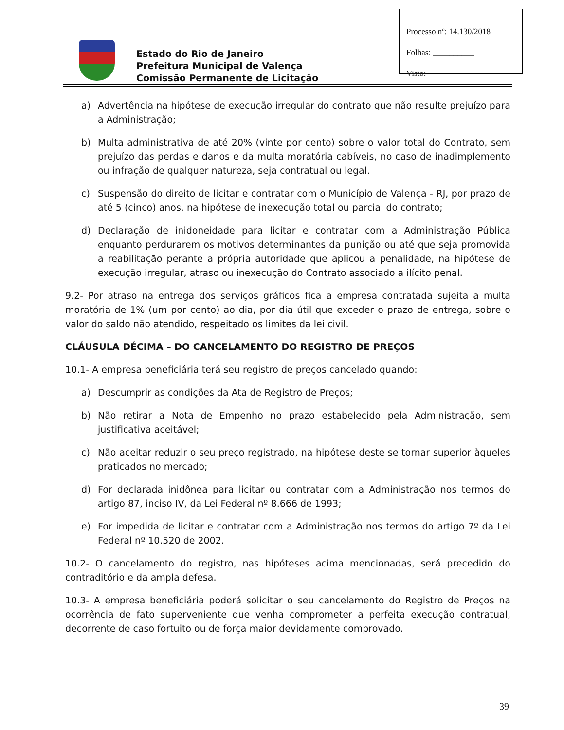Processo nº: 14.130/2018
Folhas: __________
Visto:
Estado do Rio de Janeiro
Prefeitura Municipal de Valença
Comissão Permanente de Licitação
a) Advertência na hipótese de execução irregular do contrato que não resulte prejuízo para a Administração;
b) Multa administrativa de até 20% (vinte por cento) sobre o valor total do Contrato, sem prejuízo das perdas e danos e da multa moratória cabíveis, no caso de inadimplemento ou infração de qualquer natureza, seja contratual ou legal.
c) Suspensão do direito de licitar e contratar com o Município de Valença - RJ, por prazo de até 5 (cinco) anos, na hipótese de inexecução total ou parcial do contrato;
d) Declaração de inidoneidade para licitar e contratar com a Administração Pública enquanto perdurarem os motivos determinantes da punição ou até que seja promovida a reabilitação perante a própria autoridade que aplicou a penalidade, na hipótese de execução irregular, atraso ou inexecução do Contrato associado a ilícito penal.
9.2- Por atraso na entrega dos serviços gráficos fica a empresa contratada sujeita a multa moratória de 1% (um por cento) ao dia, por dia útil que exceder o prazo de entrega, sobre o valor do saldo não atendido, respeitado os limites da lei civil.
CLÁUSULA DÉCIMA – DO CANCELAMENTO DO REGISTRO DE PREÇOS
10.1- A empresa beneficiária terá seu registro de preços cancelado quando:
a) Descumprir as condições da Ata de Registro de Preços;
b) Não retirar a Nota de Empenho no prazo estabelecido pela Administração, sem justificativa aceitável;
c) Não aceitar reduzir o seu preço registrado, na hipótese deste se tornar superior àqueles praticados no mercado;
d) For declarada inidônea para licitar ou contratar com a Administração nos termos do artigo 87, inciso IV, da Lei Federal nº 8.666 de 1993;
e) For impedida de licitar e contratar com a Administração nos termos do artigo 7º da Lei Federal nº 10.520 de 2002.
10.2- O cancelamento do registro, nas hipóteses acima mencionadas, será precedido do contraditório e da ampla defesa.
10.3- A empresa beneficiária poderá solicitar o seu cancelamento do Registro de Preços na ocorrência de fato superveniente que venha comprometer a perfeita execução contratual, decorrente de caso fortuito ou de força maior devidamente comprovado.
39